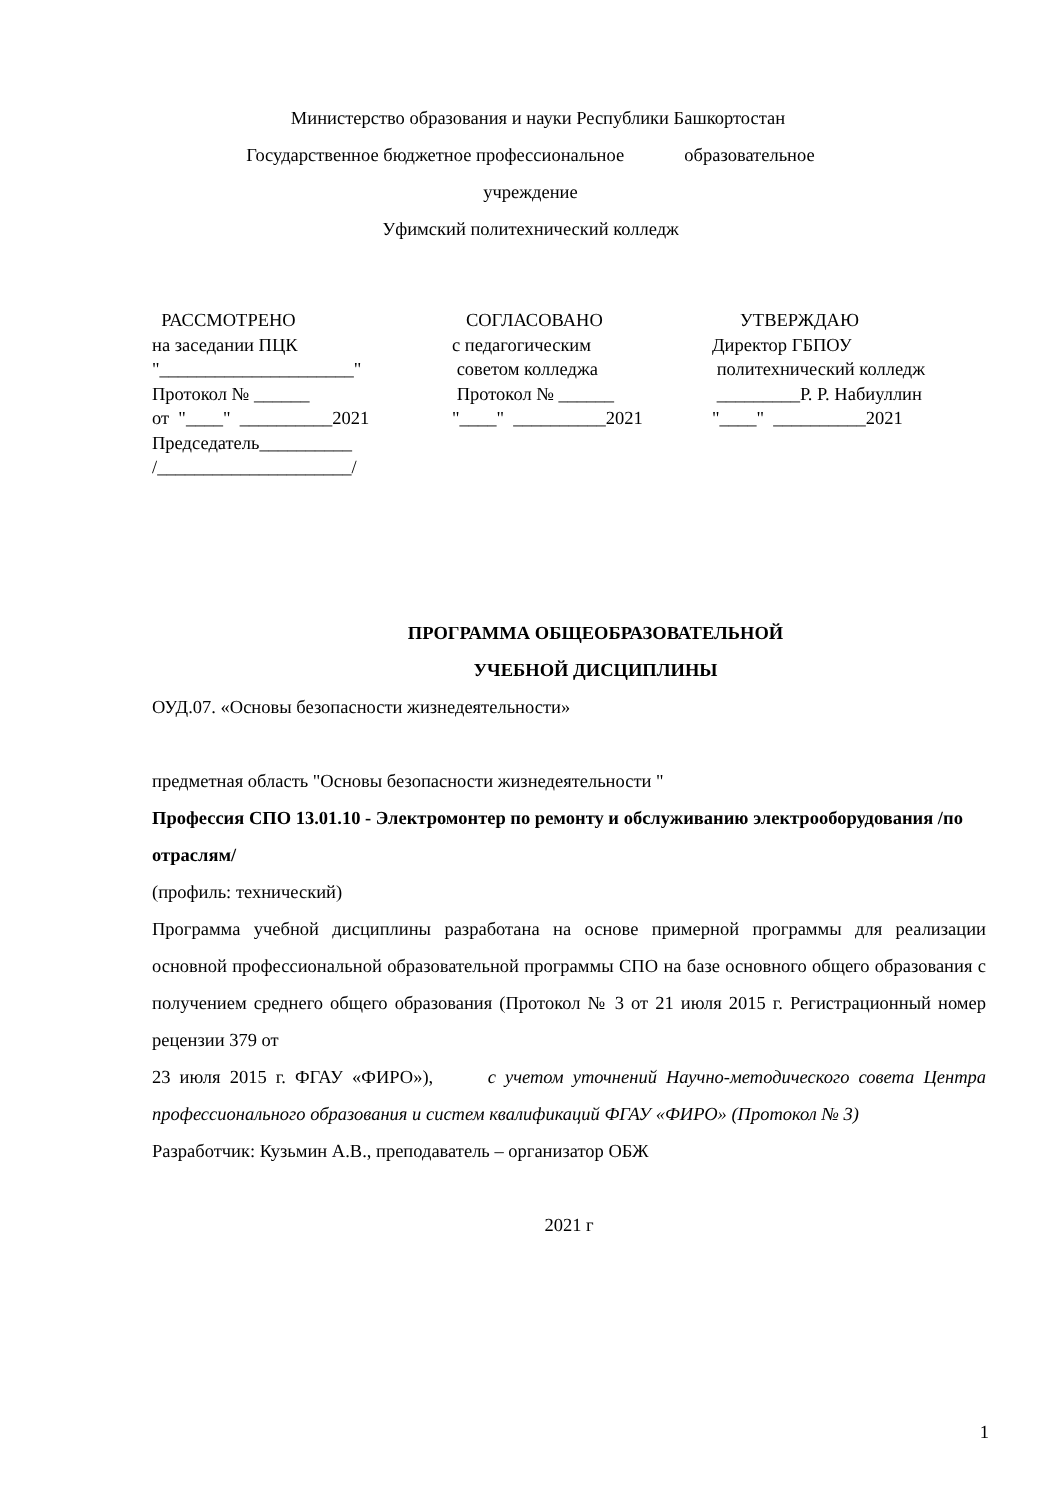Министерство образования и науки Республики Башкортостан
Государственное бюджетное профессиональное образовательное
учреждение
Уфимский политехнический колледж
РАССМОТРЕНО на заседании ПЦК "_____________________" Протокол № ______ от "____" __________2021 Председатель__________ /_____________________/
СОГЛАСОВАНО с педагогическим советом колледжа Протокол № ______ "____" __________2021
УТВЕРЖДАЮ Директор ГБПОУ политехнический колледж _________Р. Р. Набиуллин "____" __________2021
ПРОГРАММА ОБЩЕОБРАЗОВАТЕЛЬНОЙ
УЧЕБНОЙ ДИСЦИПЛИНЫ
ОУД.07. «Основы безопасности жизнедеятельности»
предметная область "Основы безопасности жизнедеятельности "
Профессия СПО 13.01.10 - Электромонтер по ремонту и обслуживанию электрооборудования /по отраслям/
(профиль: технический)
Программа учебной дисциплины разработана на основе примерной программы для реализации основной профессиональной образовательной программы СПО на базе основного общего образования с получением среднего общего образования (Протокол № 3 от 21 июля 2015 г. Регистрационный номер рецензии 379 от
23 июля 2015 г. ФГАУ «ФИРО»), с учетом уточнений Научно-методического совета Центра профессионального образования и систем квалификаций ФГАУ «ФИРО» (Протокол № 3)
Разработчик: Кузьмин А.В., преподаватель – организатор ОБЖ
2021 г
1